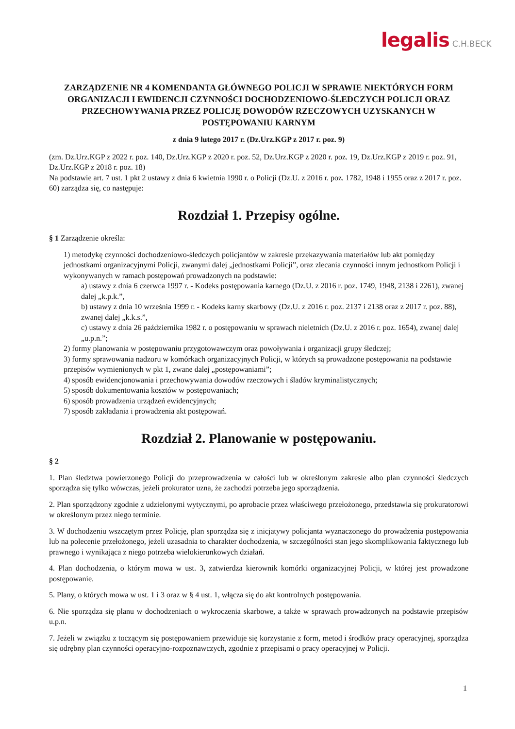legalis C.H.BECK
ZARZĄDZENIE NR 4 KOMENDANTA GŁÓWNEGO POLICJI W SPRAWIE NIEKTÓRYCH FORM ORGANIZACJI I EWIDENCJI CZYNNOŚCI DOCHODZENIOWO-ŚLEDCZYCH POLICJI ORAZ PRZECHOWYWANIA PRZEZ POLICJĘ DOWODÓW RZECZOWYCH UZYSKANYCH W POSTĘPOWANIU KARNYM
z dnia 9 lutego 2017 r. (Dz.Urz.KGP z 2017 r. poz. 9)
(zm. Dz.Urz.KGP z 2022 r. poz. 140, Dz.Urz.KGP z 2020 r. poz. 52, Dz.Urz.KGP z 2020 r. poz. 19, Dz.Urz.KGP z 2019 r. poz. 91, Dz.Urz.KGP z 2018 r. poz. 18)
Na podstawie art. 7 ust. 1 pkt 2 ustawy z dnia 6 kwietnia 1990 r. o Policji (Dz.U. z 2016 r. poz. 1782, 1948 i 1955 oraz z 2017 r. poz. 60) zarządza się, co następuje:
Rozdział 1. Przepisy ogólne.
§ 1 Zarządzenie określa:
1) metodykę czynności dochodzeniowo-śledczych policjantów w zakresie przekazywania materiałów lub akt pomiędzy jednostkami organizacyjnymi Policji, zwanymi dalej „jednostkami Policji”, oraz zlecania czynności innym jednostkom Policji i wykonywanych w ramach postępowań prowadzonych na podstawie:
a) ustawy z dnia 6 czerwca 1997 r. - Kodeks postępowania karnego (Dz.U. z 2016 r. poz. 1749, 1948, 2138 i 2261), zwanej dalej „k.p.k.”,
b) ustawy z dnia 10 września 1999 r. - Kodeks karny skarbowy (Dz.U. z 2016 r. poz. 2137 i 2138 oraz z 2017 r. poz. 88), zwanej dalej „k.k.s.”,
c) ustawy z dnia 26 października 1982 r. o postępowaniu w sprawach nieletnich (Dz.U. z 2016 r. poz. 1654), zwanej dalej „u.p.n.”;
2) formy planowania w postępowaniu przygotowawczym oraz powoływania i organizacji grupy śledczej;
3) formy sprawowania nadzoru w komórkach organizacyjnych Policji, w których są prowadzone postępowania na podstawie przepisów wymienionych w pkt 1, zwane dalej „postępowaniami”;
4) sposób ewidencjonowania i przechowywania dowodów rzeczowych i śladów kryminalistycznych;
5) sposób dokumentowania kosztów w postępowaniach;
6) sposób prowadzenia urządzeń ewidencyjnych;
7) sposób zakładania i prowadzenia akt postępowań.
Rozdział 2. Planowanie w postępowaniu.
§ 2
1. Plan śledztwa powierzonego Policji do przeprowadzenia w całości lub w określonym zakresie albo plan czynności śledczych sporządza się tylko wówczas, jeżeli prokurator uzna, że zachodzi potrzeba jego sporządzenia.
2. Plan sporządzony zgodnie z udzielonymi wytycznymi, po aprobacie przez właściwego przełożonego, przedstawia się prokuratorowi w określonym przez niego terminie.
3. W dochodzeniu wszczętym przez Policję, plan sporządza się z inicjatywy policjanta wyznaczonego do prowadzenia postępowania lub na polecenie przełożonego, jeżeli uzasadnia to charakter dochodzenia, w szczególności stan jego skomplikowania faktycznego lub prawnego i wynikająca z niego potrzeba wielokierunkowych działań.
4. Plan dochodzenia, o którym mowa w ust. 3, zatwierdza kierownik komórki organizacyjnej Policji, w której jest prowadzone postępowanie.
5. Plany, o których mowa w ust. 1 i 3 oraz w § 4 ust. 1, włącza się do akt kontrolnych postępowania.
6. Nie sporządza się planu w dochodzeniach o wykroczenia skarbowe, a także w sprawach prowadzonych na podstawie przepisów u.p.n.
7. Jeżeli w związku z toczącym się postępowaniem przewiduje się korzystanie z form, metod i środków pracy operacyjnej, sporządza się odrębny plan czynności operacyjno-rozpoznawczych, zgodnie z przepisami o pracy operacyjnej w Policji.
1